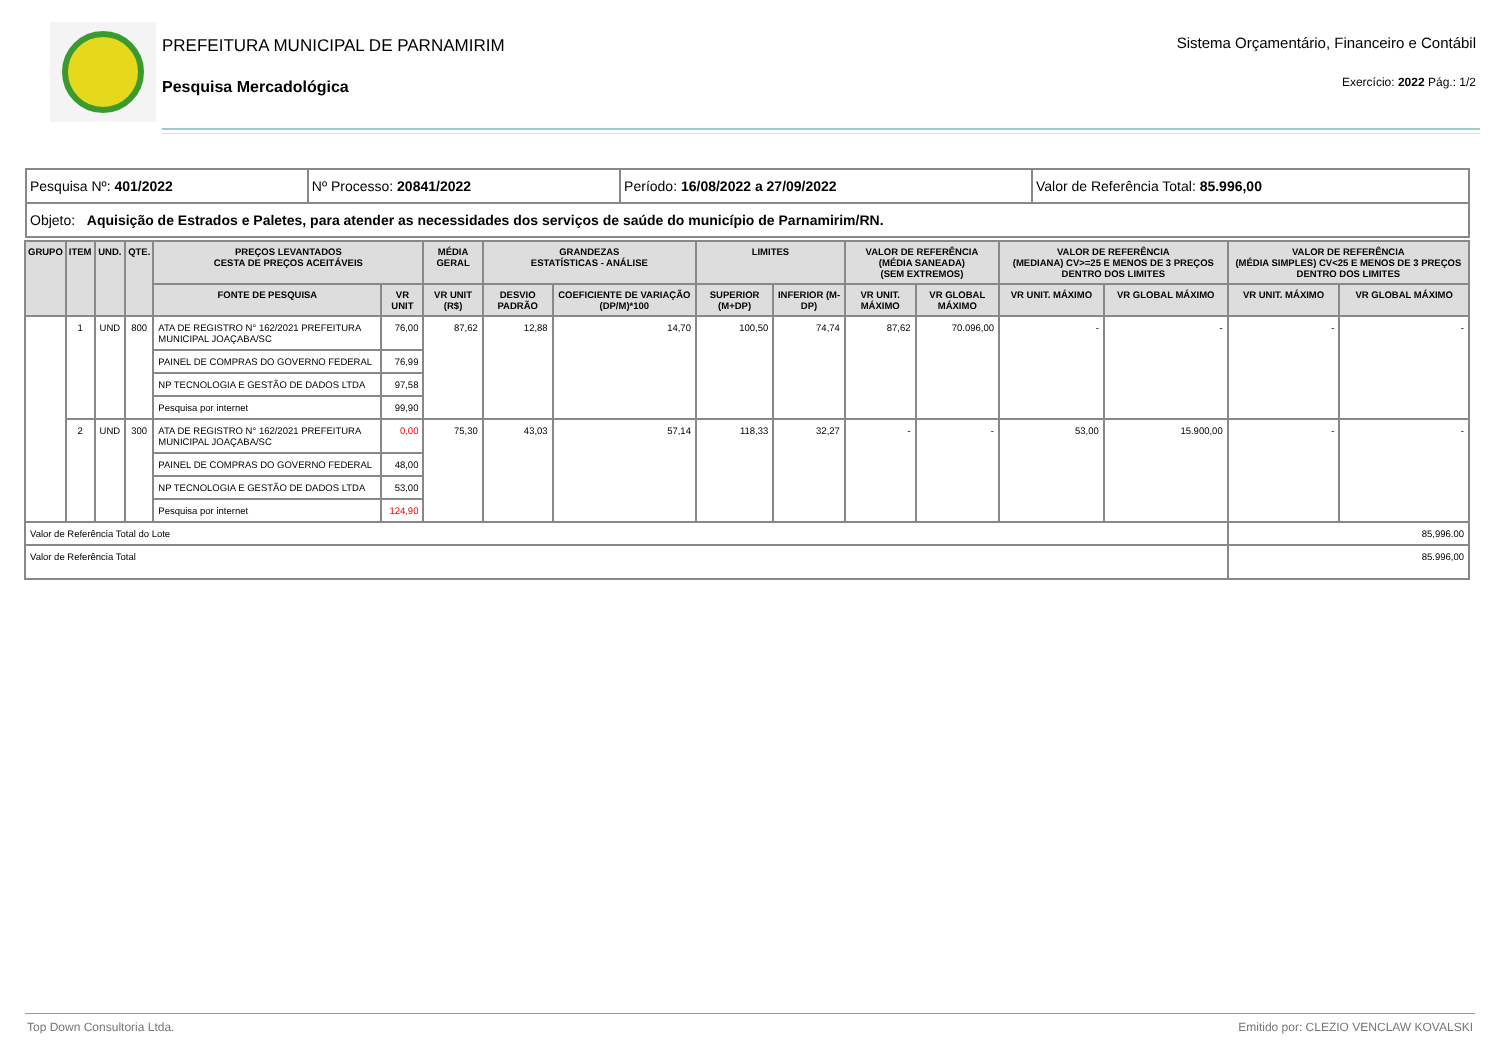PREFEITURA MUNICIPAL DE PARNAMIRIM
Pesquisa Mercadológica
Sistema Orçamentário, Financeiro e Contábil
Exercício: 2022 Pág.: 1/2
| Pesquisa Nº: 401/2022 | Nº Processo: 20841/2022 | Período: 16/08/2022 a 27/09/2022 | Valor de Referência Total: 85.996,00 |
| Objeto: Aquisição de Estrados e Paletes, para atender as necessidades dos serviços de saúde do município de Parnamirim/RN. | | | |
| GRUPO | ITEM | UND. | QTE. | PREÇOS LEVANTADOS CESTA DE PREÇOS ACEITÁVEIS | | MÉDIA GERAL | GRANDEZAS ESTATÍSTICAS - ANÁLISE | | LIMITES | | VALOR DE REFERÊNCIA (MÉDIA SANEADA) (SEM EXTREMOS) | | VALOR DE REFERÊNCIA (MEDIANA) CV>=25 E MENOS DE 3 PREÇOS DENTRO DOS LIMITES | | VALOR DE REFERÊNCIA (MÉDIA SIMPLES) CV<25 E MENOS DE 3 PREÇOS DENTRO DOS LIMITES | |
| --- | --- | --- | --- | --- | --- | --- | --- | --- | --- | --- | --- | --- | --- | --- | --- | --- |
| | | | | FONTE DE PESQUISA | VR UNIT | VR UNIT (R$) | DESVIO PADRÃO | COEFICIENTE DE VARIAÇÃO (DP/M)*100 | SUPERIOR (M+DP) | INFERIOR (M-DP) | VR UNIT. MÁXIMO | VR GLOBAL MÁXIMO | VR UNIT. MÁXIMO | VR GLOBAL MÁXIMO | VR UNIT. MÁXIMO | VR GLOBAL MÁXIMO |
| | 1 | UND | 800 | ATA DE REGISTRO N° 162/2021 PREFEITURA MUNICIPAL JOAÇABA/SC | 76,00 | 87,62 | 12,88 | 14,70 | 100,50 | 74,74 | 87,62 | 70.096,00 | - | - | - | - |
| | | | | PAINEL DE COMPRAS DO GOVERNO FEDERAL | 76,99 | | | | | | | | | | | |
| | | | | NP TECNOLOGIA E GESTÃO DE DADOS LTDA | 97,58 | | | | | | | | | | | |
| | | | | Pesquisa por internet | 99,90 | | | | | | | | | | | |
| | 2 | UND | 300 | ATA DE REGISTRO N° 162/2021 PREFEITURA MUNICIPAL JOAÇABA/SC | 0,00 | 75,30 | 43,03 | 57,14 | 118,33 | 32,27 | - | - | 53,00 | 15.900,00 | - | - |
| | | | | PAINEL DE COMPRAS DO GOVERNO FEDERAL | 48,00 | | | | | | | | | | | |
| | | | | NP TECNOLOGIA E GESTÃO DE DADOS LTDA | 53,00 | | | | | | | | | | | |
| | | | | Pesquisa por internet | 124,90 | | | | | | | | | | | |
| Valor de Referência Total do Lote | | | | | | | | | | | | | | | 85,996.00 | |
| Valor de Referência Total | | | | | | | | | | | | | | | 85.996,00 | |
Top Down Consultoria Ltda. Emitido por: CLEZIO VENCLAW KOVALSKI